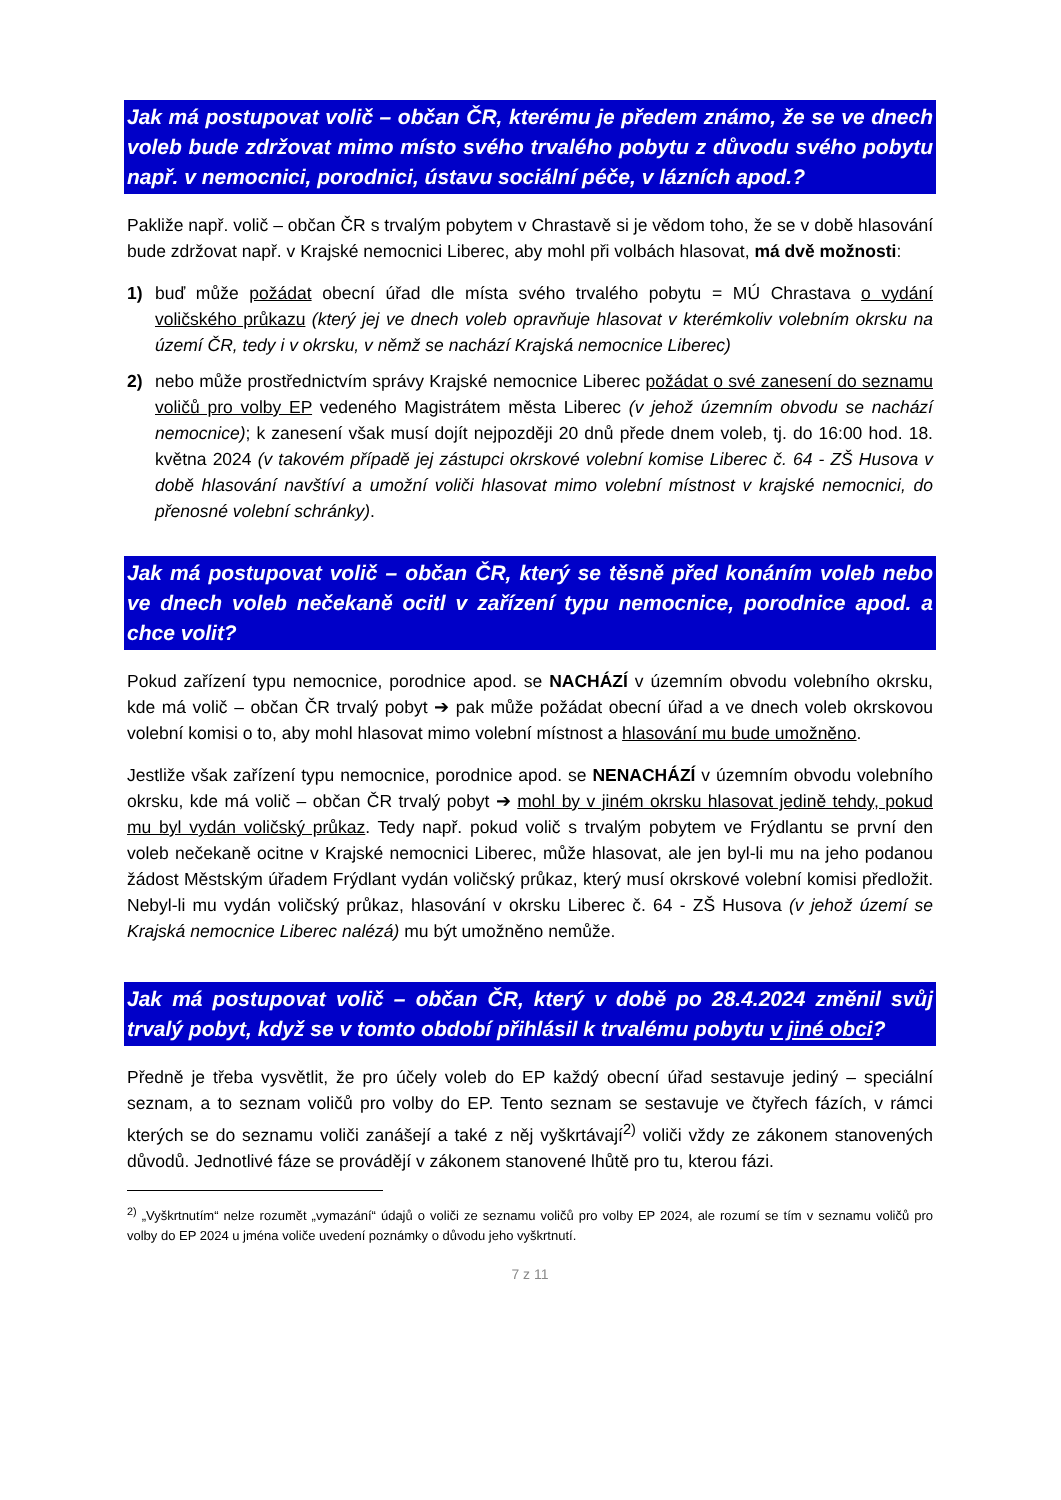Jak má postupovat volič – občan ČR, kterému je předem známo, že se ve dnech voleb bude zdržovat mimo místo svého trvalého pobytu z důvodu svého pobytu např. v nemocnici, porodnici, ústavu sociální péče, v lázních apod.?
Pakliže např. volič – občan ČR s trvalým pobytem v Chrastavě si je vědom toho, že se v době hlasování bude zdržovat např. v Krajské nemocnici Liberec, aby mohl při volbách hlasovat, má dvě možnosti:
1) buď může požádat obecní úřad dle místa svého trvalého pobytu = MÚ Chrastava o vydání voličského průkazu (který jej ve dnech voleb opravňuje hlasovat v kterémkoliv volebním okrsku na území ČR, tedy i v okrsku, v němž se nachází Krajská nemocnice Liberec)
2) nebo může prostřednictvím správy Krajské nemocnice Liberec požádat o své zanesení do seznamu voličů pro volby EP vedeného Magistrátem města Liberec (v jehož územním obvodu se nachází nemocnice); k zanesení však musí dojít nejpozději 20 dnů přede dnem voleb, tj. do 16:00 hod. 18. května 2024 (v takovém případě jej zástupci okrskové volební komise Liberec č. 64 - ZŠ Husova v době hlasování navštíví a umožní voliči hlasovat mimo volební místnost v krajské nemocnici, do přenosné volební schránky).
Jak má postupovat volič – občan ČR, který se těsně před konáním voleb nebo ve dnech voleb nečekaně ocitl v zařízení typu nemocnice, porodnice apod. a chce volit?
Pokud zařízení typu nemocnice, porodnice apod. se NACHÁZÍ v územním obvodu volebního okrsku, kde má volič – občan ČR trvalý pobyt ➔ pak může požádat obecní úřad a ve dnech voleb okrskovou volební komisi o to, aby mohl hlasovat mimo volební místnost a hlasování mu bude umožněno.
Jestliže však zařízení typu nemocnice, porodnice apod. se NENACHÁZÍ v územním obvodu volebního okrsku, kde má volič – občan ČR trvalý pobyt ➔ mohl by v jiném okrsku hlasovat jedině tehdy, pokud mu byl vydán voličský průkaz. Tedy např. pokud volič s trvalým pobytem ve Frýdlantu se první den voleb nečekaně ocitne v Krajské nemocnici Liberec, může hlasovat, ale jen byl-li mu na jeho podanou žádost Městským úřadem Frýdlant vydán voličský průkaz, který musí okrskové volební komisi předložit. Nebyl-li mu vydán voličský průkaz, hlasování v okrsku Liberec č. 64 - ZŠ Husova (v jehož území se Krajská nemocnice Liberec nalézá) mu být umožněno nemůže.
Jak má postupovat volič – občan ČR, který v době po 28.4.2024 změnil svůj trvalý pobyt, když se v tomto období přihlásil k trvalému pobytu v jiné obci?
Předně je třeba vysvětlit, že pro účely voleb do EP každý obecní úřad sestavuje jediný – speciální seznam, a to seznam voličů pro volby do EP. Tento seznam se sestavuje ve čtyřech fázích, v rámci kterých se do seznamu voliči zanášejí a také z něj vyškrtávají<sup>2)</sup> voliči vždy ze zákonem stanovených důvodů. Jednotlivé fáze se provádějí v zákonem stanovené lhůtě pro tu, kterou fázi.
<sup>2)</sup> „Vyškrtnutím“ nelze rozumět „vymazání“ údajů o voliči ze seznamu voličů pro volby EP 2024, ale rozumí se tím v seznamu voličů pro volby do EP 2024 u jména voliče uvedení poznámky o důvodu jeho vyškrtnutí.
7 z 11